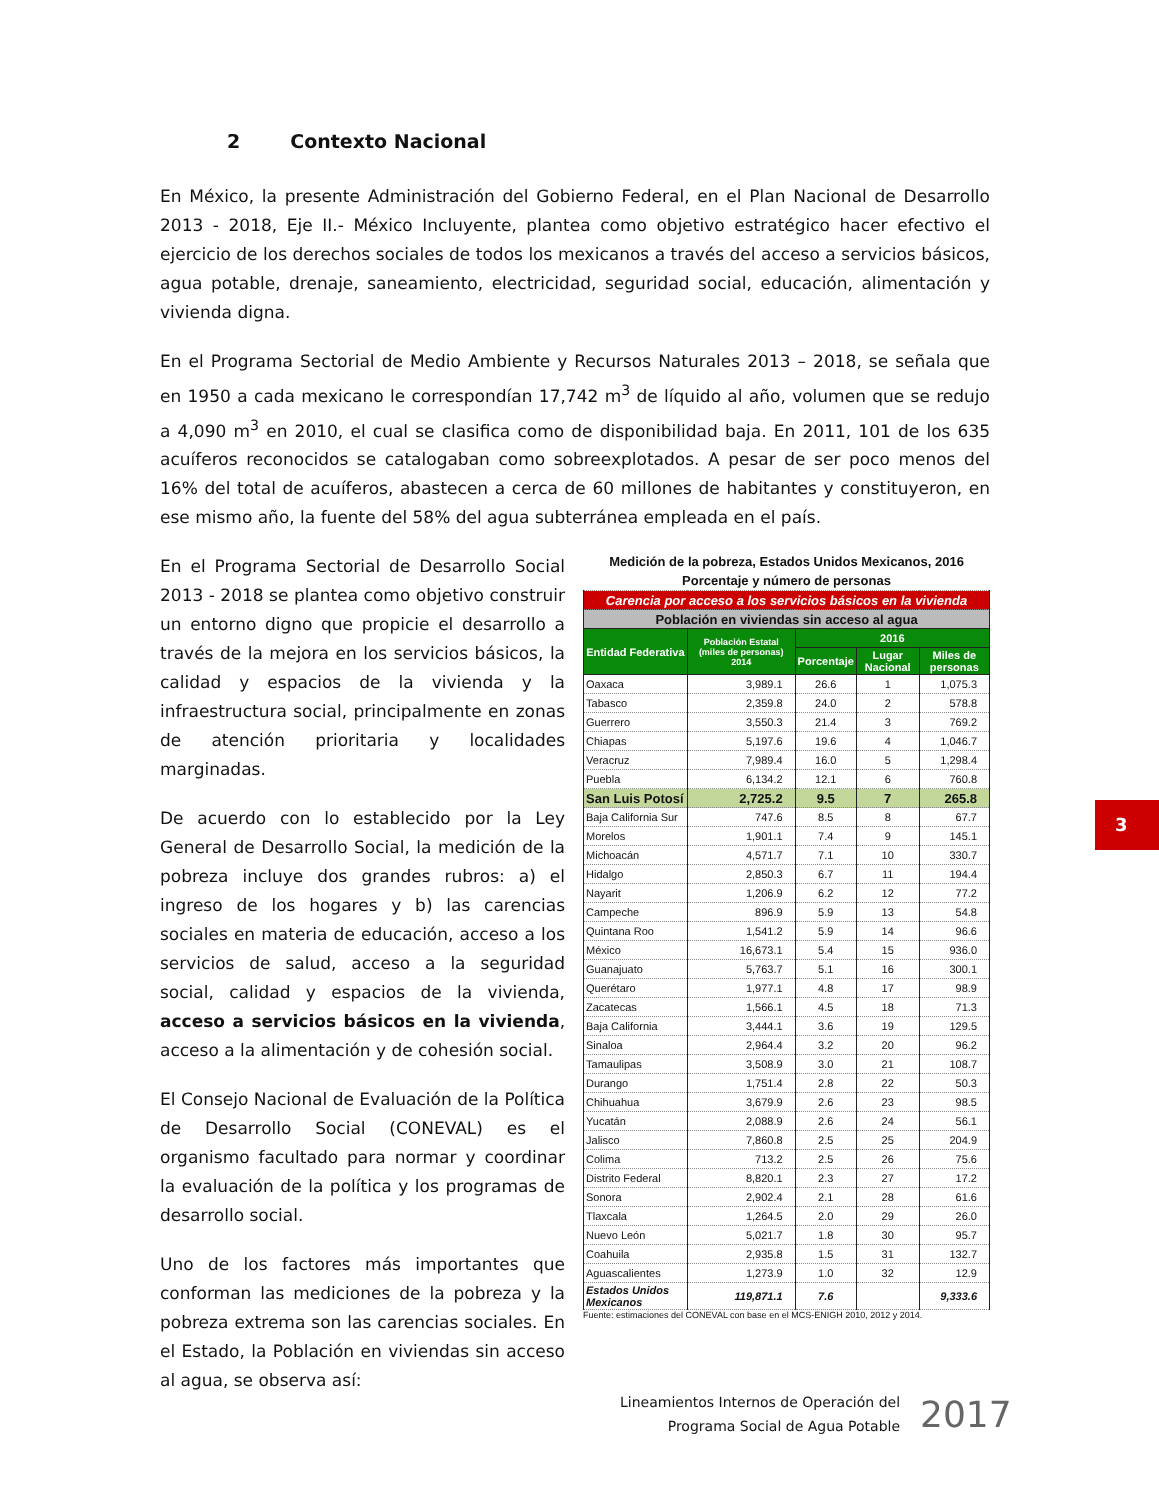2 Contexto Nacional
En México, la presente Administración del Gobierno Federal, en el Plan Nacional de Desarrollo 2013 - 2018, Eje II.- México Incluyente, plantea como objetivo estratégico hacer efectivo el ejercicio de los derechos sociales de todos los mexicanos a través del acceso a servicios básicos, agua potable, drenaje, saneamiento, electricidad, seguridad social, educación, alimentación y vivienda digna.
En el Programa Sectorial de Medio Ambiente y Recursos Naturales 2013 – 2018, se señala que en 1950 a cada mexicano le correspondían 17,742 m<sup>3</sup> de líquido al año, volumen que se redujo a 4,090 m<sup>3</sup> en 2010, el cual se clasifica como de disponibilidad baja. En 2011, 101 de los 635 acuíferos reconocidos se catalogaban como sobreexplotados. A pesar de ser poco menos del 16% del total de acuíferos, abastecen a cerca de 60 millones de habitantes y constituyeron, en ese mismo año, la fuente del 58% del agua subterránea empleada en el país.
En el Programa Sectorial de Desarrollo Social 2013 - 2018 se plantea como objetivo construir un entorno digno que propicie el desarrollo a través de la mejora en los servicios básicos, la calidad y espacios de la vivienda y la infraestructura social, principalmente en zonas de atención prioritaria y localidades marginadas.
De acuerdo con lo establecido por la Ley General de Desarrollo Social, la medición de la pobreza incluye dos grandes rubros: a) el ingreso de los hogares y b) las carencias sociales en materia de educación, acceso a los servicios de salud, acceso a la seguridad social, calidad y espacios de la vivienda, acceso a servicios básicos en la vivienda, acceso a la alimentación y de cohesión social.
El Consejo Nacional de Evaluación de la Política de Desarrollo Social (CONEVAL) es el organismo facultado para normar y coordinar la evaluación de la política y los programas de desarrollo social.
Uno de los factores más importantes que conforman las mediciones de la pobreza y la pobreza extrema son las carencias sociales. En el Estado, la Población en viviendas sin acceso al agua, se observa así:
Medición de la pobreza, Estados Unidos Mexicanos, 2016
Porcentaje y número de personas
| Carencia por acceso a los servicios básicos en la vivienda | | | | |
| Población en viviendas sin acceso al agua | | | | |
| Entidad Federativa | Población Estatal (miles de personas) 2014 | 2016 | | |
| | | Porcentaje | Lugar Nacional | Miles de personas |
| Oaxaca | 3,989.1 | 26.6 | 1 | 1,075.3 |
| Tabasco | 2,359.8 | 24.0 | 2 | 578.8 |
| Guerrero | 3,550.3 | 21.4 | 3 | 769.2 |
| Chiapas | 5,197.6 | 19.6 | 4 | 1,046.7 |
| Veracruz | 7,989.4 | 16.0 | 5 | 1,298.4 |
| Puebla | 6,134.2 | 12.1 | 6 | 760.8 |
| San Luis Potosí | 2,725.2 | 9.5 | 7 | 265.8 |
| Baja California Sur | 747.6 | 8.5 | 8 | 67.7 |
| Morelos | 1,901.1 | 7.4 | 9 | 145.1 |
| Michoacán | 4,571.7 | 7.1 | 10 | 330.7 |
| Hidalgo | 2,850.3 | 6.7 | 11 | 194.4 |
| Nayarit | 1,206.9 | 6.2 | 12 | 77.2 |
| Campeche | 896.9 | 5.9 | 13 | 54.8 |
| Quintana Roo | 1,541.2 | 5.9 | 14 | 96.6 |
| México | 16,673.1 | 5.4 | 15 | 936.0 |
| Guanajuato | 5,763.7 | 5.1 | 16 | 300.1 |
| Querétaro | 1,977.1 | 4.8 | 17 | 98.9 |
| Zacatecas | 1,566.1 | 4.5 | 18 | 71.3 |
| Baja California | 3,444.1 | 3.6 | 19 | 129.5 |
| Sinaloa | 2,964.4 | 3.2 | 20 | 96.2 |
| Tamaulipas | 3,508.9 | 3.0 | 21 | 108.7 |
| Durango | 1,751.4 | 2.8 | 22 | 50.3 |
| Chihuahua | 3,679.9 | 2.6 | 23 | 98.5 |
| Yucatán | 2,088.9 | 2.6 | 24 | 56.1 |
| Jalisco | 7,860.8 | 2.5 | 25 | 204.9 |
| Colima | 713.2 | 2.5 | 26 | 75.6 |
| Distrito Federal | 8,820.1 | 2.3 | 27 | 17.2 |
| Sonora | 2,902.4 | 2.1 | 28 | 61.6 |
| Tlaxcala | 1,264.5 | 2.0 | 29 | 26.0 |
| Nuevo León | 5,021.7 | 1.8 | 30 | 95.7 |
| Coahuila | 2,935.8 | 1.5 | 31 | 132.7 |
| Aguascalientes | 1,273.9 | 1.0 | 32 | 12.9 |
| Estados Unidos Mexicanos | 119,871.1 | 7.6 | | 9,333.6 |
Fuente: estimaciones del CONEVAL con base en el MCS-ENIGH 2010, 2012 y 2014.
3
Lineamientos Internos de Operación del
Programa Social de Agua Potable
2017